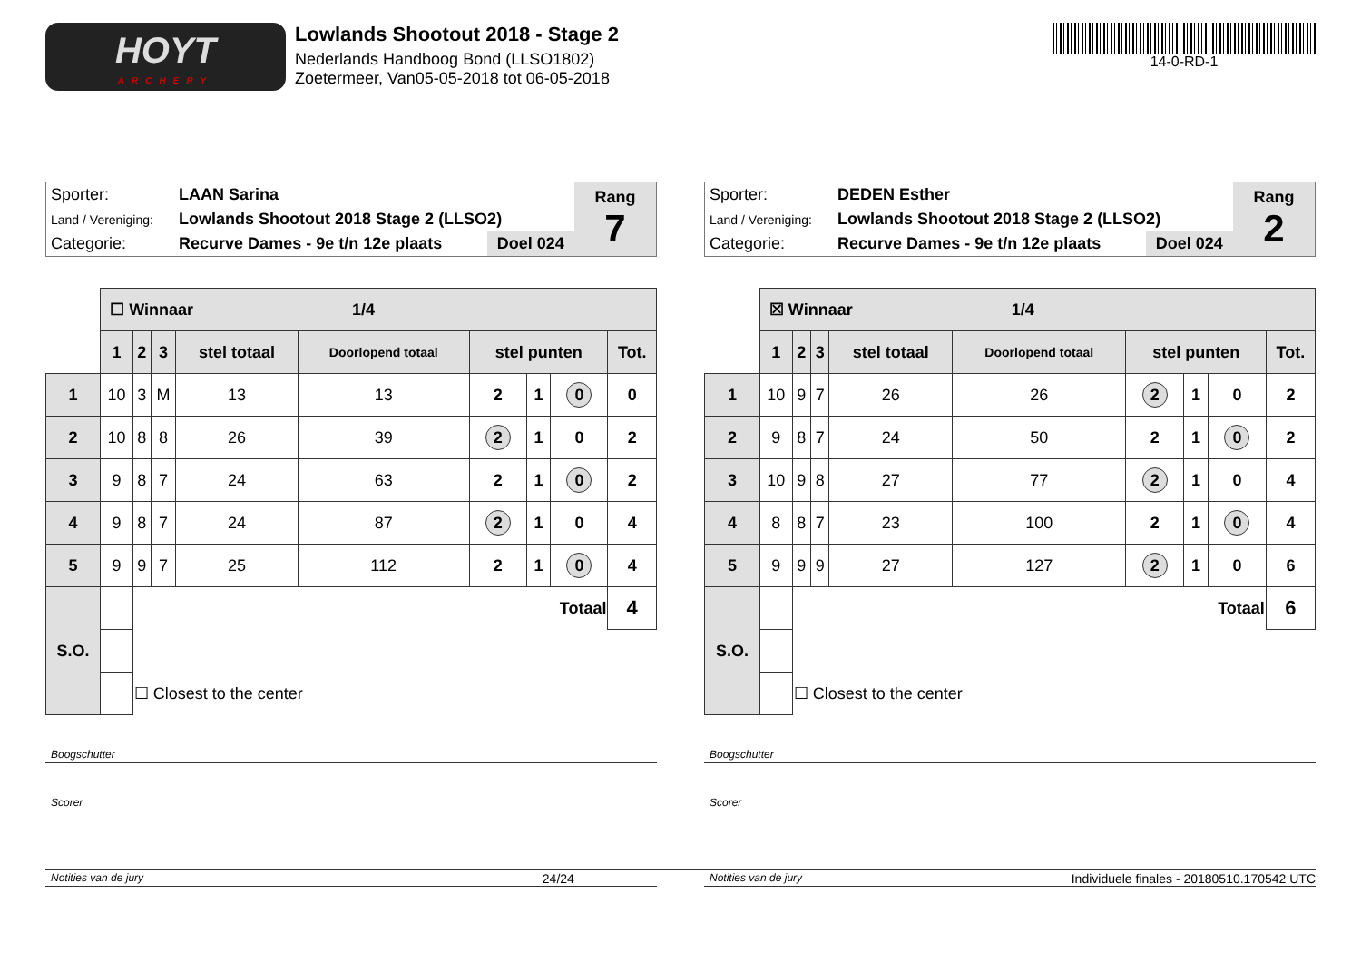HOYT
ARCHERY
Lowlands Shootout 2018 - Stage 2
Nederlands Handboog Bond (LLSO1802)
Zoetermeer, Van05-05-2018 tot 06-05-2018
14-0-RD-1
| Sporter: | LAAN Sarina | | Rang 7 |
| Land / Vereniging: | Lowlands Shootout 2018 Stage 2 (LLSO2) | | |
| Categorie: | Recurve Dames - 9e t/n 12e plaats | Doel 024 | |
| | ☐ Winnaar 1/4 | | | | | | | | |
| | 1 | 2 | 3 | stel totaal | Doorlopend totaal | stel punten | | | Tot. |
| 1 | 10 | 3 | M | 13 | 13 | 2 | 1 | 0 | 0 |
| 2 | 10 | 8 | 8 | 26 | 39 | 2 | 1 | 0 | 2 |
| 3 | 9 | 8 | 7 | 24 | 63 | 2 | 1 | 0 | 2 |
| 4 | 9 | 8 | 7 | 24 | 87 | 2 | 1 | 0 | 4 |
| 5 | 9 | 9 | 7 | 25 | 112 | 2 | 1 | 0 | 4 |
| S.O. | | Totaal | | | | | | | 4 |
| | | ☐ Closest to the center | | | | | | | |
Boogschutter
Scorer
Notities van de jury
| Sporter: | DEDEN Esther | | Rang 2 |
| Land / Vereniging: | Lowlands Shootout 2018 Stage 2 (LLSO2) | | |
| Categorie: | Recurve Dames - 9e t/n 12e plaats | Doel 024 | |
| | ☒ Winnaar 1/4 | | | | | | | | |
| | 1 | 2 | 3 | stel totaal | Doorlopend totaal | stel punten | | | Tot. |
| 1 | 10 | 9 | 7 | 26 | 26 | 2 | 1 | 0 | 2 |
| 2 | 9 | 8 | 7 | 24 | 50 | 2 | 1 | 0 | 2 |
| 3 | 10 | 9 | 8 | 27 | 77 | 2 | 1 | 0 | 4 |
| 4 | 8 | 8 | 7 | 23 | 100 | 2 | 1 | 0 | 4 |
| 5 | 9 | 9 | 9 | 27 | 127 | 2 | 1 | 0 | 6 |
| S.O. | | Totaal | | | | | | | 6 |
| | | ☐ Closest to the center | | | | | | | |
Boogschutter
Scorer
Notities van de jury
24/24 Individuele finales - 20180510.170542 UTC